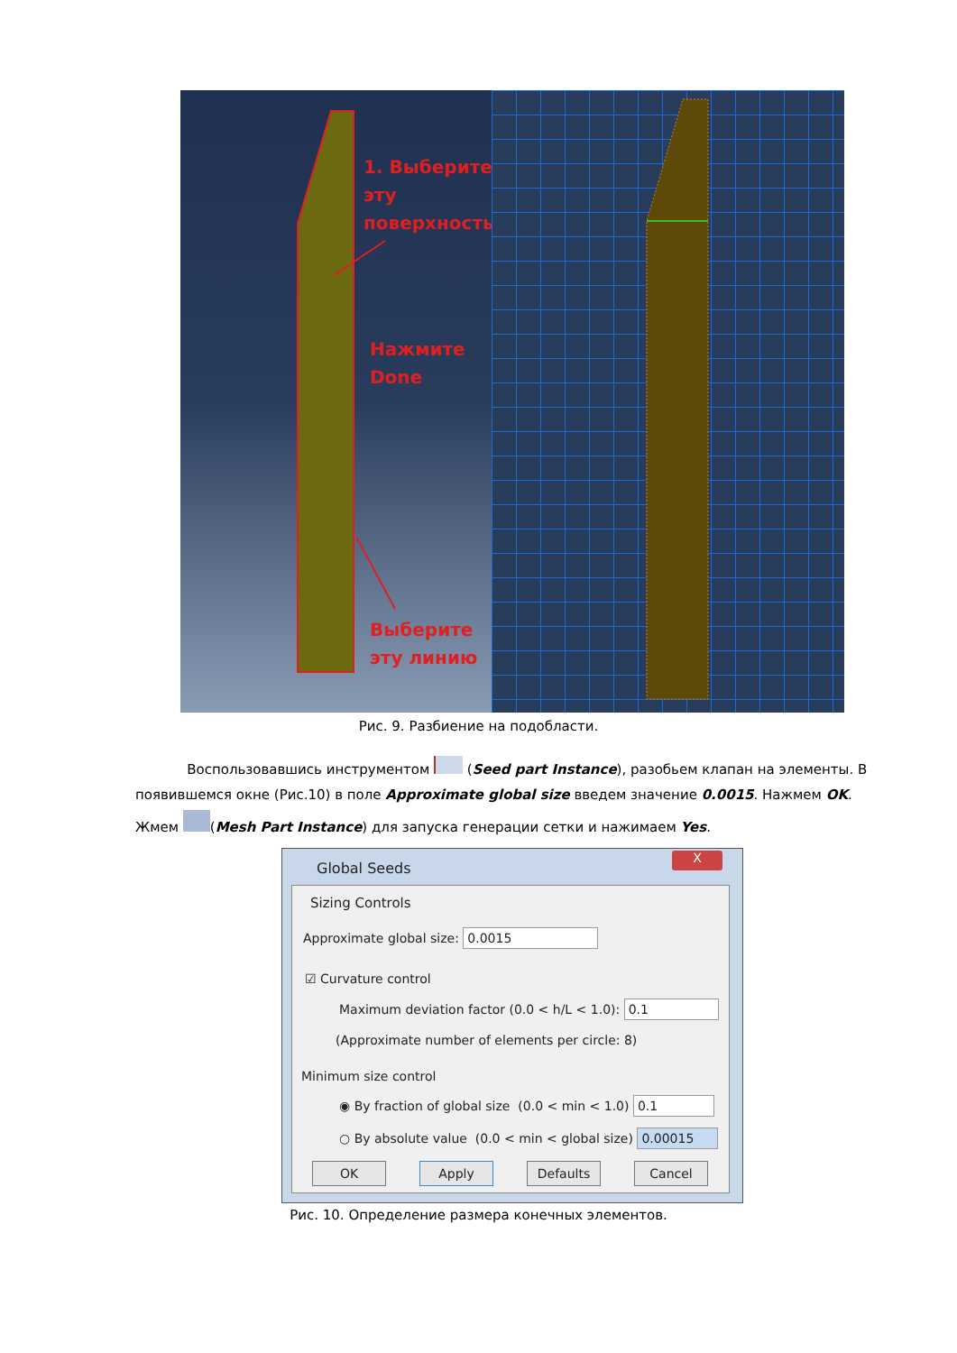1. Выберите
эту
поверхность
Нажмите
Done
Выберите
эту линию
Рис. 9. Разбиение на подобласти.
Воспользовавшись инструментом (Seed part Instance), разобьем клапан на элементы. В появившемся окне (Рис.10) в поле Approximate global size введем значение 0.0015. Нажмем OK.
Жмем (Mesh Part Instance) для запуска генерации сетки и нажимаем Yes.
Global Seeds
X
Sizing Controls
Approximate global size: 0.0015
☑ Curvature control
Maximum deviation factor (0.0 < h/L < 1.0): 0.1
(Approximate number of elements per circle: 8)
Minimum size control
◉ By fraction of global size (0.0 < min < 1.0) 0.1
○ By absolute value (0.0 < min < global size) 0.00015
OK Apply Defaults Cancel
Рис. 10. Определение размера конечных элементов.